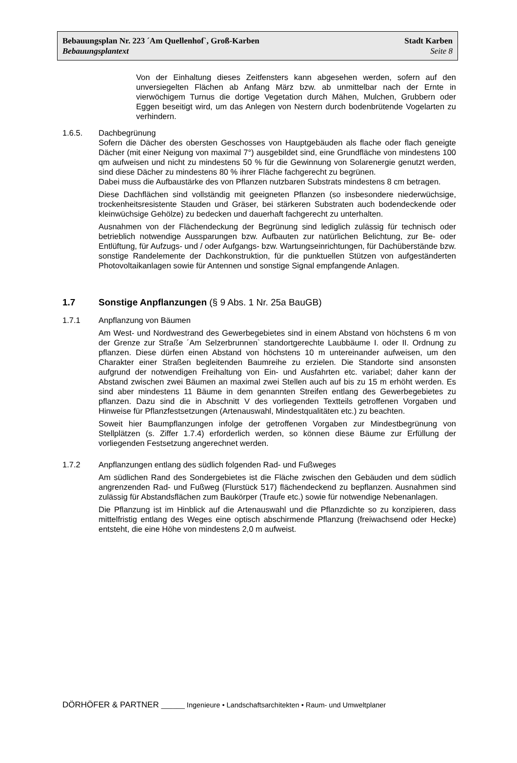Bebauungsplan Nr. 223 ´Am Quellenhof`, Groß-Karben Stadt Karben
Bebauungsplantext Seite 8
Von der Einhaltung dieses Zeitfensters kann abgesehen werden, sofern auf den unversiegelten Flächen ab Anfang März bzw. ab unmittelbar nach der Ernte in vierwöchigem Turnus die dortige Vegetation durch Mähen, Mulchen, Grubbern oder Eggen beseitigt wird, um das Anlegen von Nestern durch bodenbrütende Vogelarten zu verhindern.
1.6.5. Dachbegrünung
Sofern die Dächer des obersten Geschosses von Hauptgebäuden als flache oder flach geneigte Dächer (mit einer Neigung von maximal 7°) ausgebildet sind, eine Grundfläche von mindestens 100 qm aufweisen und nicht zu mindestens 50 % für die Gewinnung von Solarenergie genutzt werden, sind diese Dächer zu mindestens 80 % ihrer Fläche fachgerecht zu begrünen.
Dabei muss die Aufbaustärke des von Pflanzen nutzbaren Substrats mindestens 8 cm betragen.
Diese Dachflächen sind vollständig mit geeigneten Pflanzen (so insbesondere niederwüchsige, trockenheitsresistente Stauden und Gräser, bei stärkeren Substraten auch bodendeckende oder kleinwüchsige Gehölze) zu bedecken und dauerhaft fachgerecht zu unterhalten.
Ausnahmen von der Flächendeckung der Begrünung sind lediglich zulässig für technisch oder betrieblich notwendige Aussparungen bzw. Aufbauten zur natürlichen Belichtung, zur Be- oder Entlüftung, für Aufzugs- und / oder Aufgangs- bzw. Wartungseinrichtungen, für Dachüberstände bzw. sonstige Randelemente der Dachkonstruktion, für die punktuellen Stützen von aufgeständerten Photovoltaikanlagen sowie für Antennen und sonstige Signal empfangende Anlagen.
1.7 Sonstige Anpflanzungen (§ 9 Abs. 1 Nr. 25a BauGB)
1.7.1 Anpflanzung von Bäumen
Am West- und Nordwestrand des Gewerbegebietes sind in einem Abstand von höchstens 6 m von der Grenze zur Straße ´Am Selzerbrunnen` standortgerechte Laubbäume I. oder II. Ordnung zu pflanzen. Diese dürfen einen Abstand von höchstens 10 m untereinander aufweisen, um den Charakter einer Straßen begleitenden Baumreihe zu erzielen. Die Standorte sind ansonsten aufgrund der notwendigen Freihaltung von Ein- und Ausfahrten etc. variabel; daher kann der Abstand zwischen zwei Bäumen an maximal zwei Stellen auch auf bis zu 15 m erhöht werden. Es sind aber mindestens 11 Bäume in dem genannten Streifen entlang des Gewerbegebietes zu pflanzen. Dazu sind die in Abschnitt V des vorliegenden Textteils getroffenen Vorgaben und Hinweise für Pflanzfestsetzungen (Artenauswahl, Mindestqualitäten etc.) zu beachten.
Soweit hier Baumpflanzungen infolge der getroffenen Vorgaben zur Mindestbegrünung von Stellplätzen (s. Ziffer 1.7.4) erforderlich werden, so können diese Bäume zur Erfüllung der vorliegenden Festsetzung angerechnet werden.
1.7.2 Anpflanzungen entlang des südlich folgenden Rad- und Fußweges
Am südlichen Rand des Sondergebietes ist die Fläche zwischen den Gebäuden und dem südlich angrenzenden Rad- und Fußweg (Flurstück 517) flächendeckend zu bepflanzen. Ausnahmen sind zulässig für Abstandsflächen zum Baukörper (Traufe etc.) sowie für notwendige Nebenanlagen.
Die Pflanzung ist im Hinblick auf die Artenauswahl und die Pflanzdichte so zu konzipieren, dass mittelfristig entlang des Weges eine optisch abschirmende Pflanzung (freiwachsend oder Hecke) entsteht, die eine Höhe von mindestens 2,0 m aufweist.
DÖRHÖFER & PARTNER ______ Ingenieure • Landschaftsarchitekten • Raum- und Umweltplaner